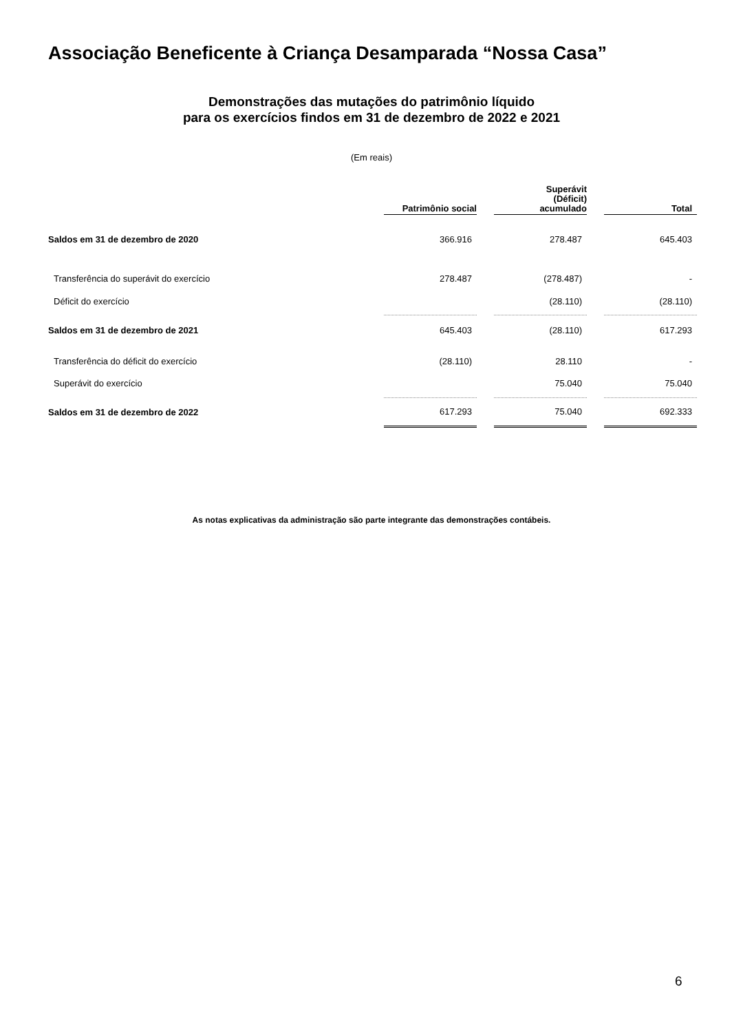Associação Beneficente à Criança Desamparada “Nossa Casa”
Demonstrações das mutações do patrimônio líquido
para os exercícios findos em 31 de dezembro de 2022 e 2021
(Em reais)
| | Patrimônio social | | Superávit (Déficit) acumulado | | Total |
| --- | --- | --- | --- | --- | --- |
| Saldos em 31 de dezembro de 2020 | 366.916 | | 278.487 | | 645.403 |
| Transferência do superávit do exercício | 278.487 | | (278.487) | | - |
| Déficit do exercício | | | (28.110) | | (28.110) |
| Saldos em 31 de dezembro de 2021 | 645.403 | | (28.110) | | 617.293 |
| Transferência do déficit do exercício | (28.110) | | 28.110 | | - |
| Superávit do exercício | | | 75.040 | | 75.040 |
| Saldos em 31 de dezembro de 2022 | 617.293 | | 75.040 | | 692.333 |
As notas explicativas da administração são parte integrante das demonstrações contábeis.
6